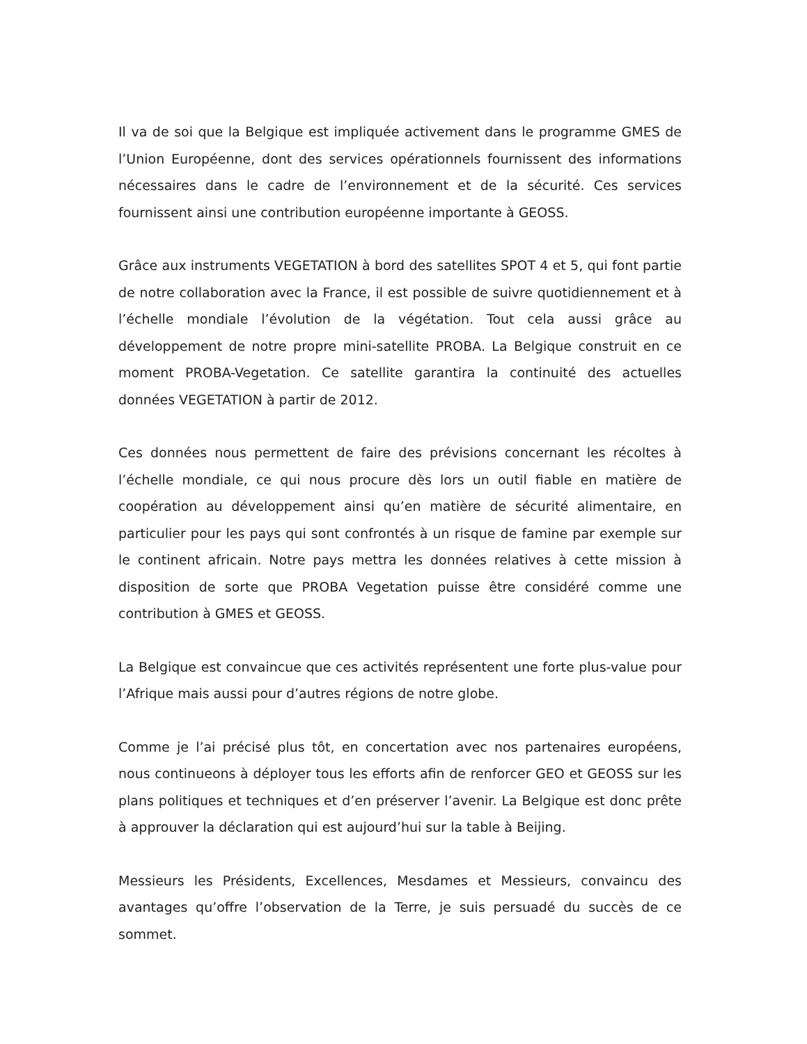Il va de soi que la Belgique est impliquée activement dans le programme GMES de l’Union Européenne, dont des services opérationnels fournissent des informations nécessaires dans le cadre de l’environnement et de la sécurité. Ces services fournissent ainsi une contribution européenne importante à GEOSS.
Grâce aux instruments VEGETATION à bord des satellites SPOT 4 et 5, qui font partie de notre collaboration avec la France, il est possible de suivre quotidiennement et à l’échelle mondiale l’évolution de la végétation. Tout cela aussi grâce au développement de notre propre mini-satellite PROBA. La Belgique construit en ce moment PROBA-Vegetation. Ce satellite garantira la continuité des actuelles données VEGETATION à partir de 2012.
Ces données nous permettent de faire des prévisions concernant les récoltes à l’échelle mondiale, ce qui nous procure dès lors un outil fiable en matière de coopération au développement ainsi qu’en matière de sécurité alimentaire, en particulier pour les pays qui sont confrontés à un risque de famine par exemple sur le continent africain. Notre pays mettra les données relatives à cette mission à disposition de sorte que PROBA Vegetation puisse être considéré comme une contribution à GMES et GEOSS.
La Belgique est convaincue que ces activités représentent une forte plus-value pour l’Afrique mais aussi pour d’autres régions de notre globe.
Comme je l’ai précisé plus tôt, en concertation avec nos partenaires européens, nous continueons à déployer tous les efforts afin de renforcer GEO et GEOSS sur les plans politiques et techniques et d’en préserver l’avenir. La Belgique est donc prête à approuver la déclaration qui est aujourd’hui sur la table à Beijing.
Messieurs les Présidents, Excellences, Mesdames et Messieurs, convaincu des avantages qu’offre l’observation de la Terre, je suis persuadé du succès de ce sommet.